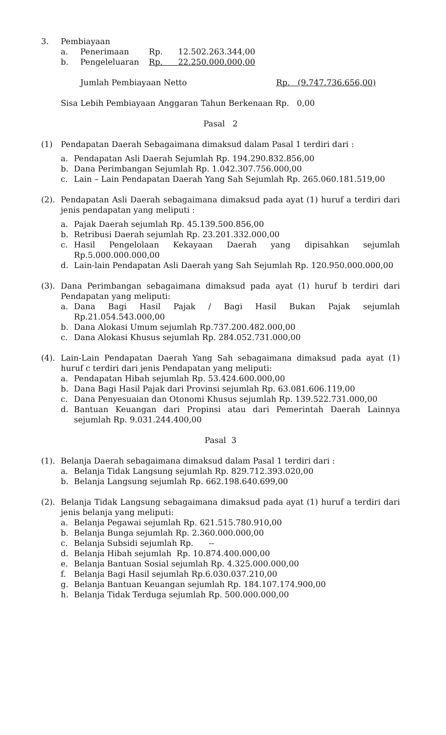3. Pembiayaan
a. Penerimaan Rp. 12.502.263.344,00
b. Pengeleluaran Rp. 22.250.000.000,00
Jumlah Pembiayaan Netto Rp. (9.747.736.656,00)
Sisa Lebih Pembiayaan Anggaran Tahun Berkenaan Rp. 0,00
Pasal 2
(1) Pendapatan Daerah Sebagaimana dimaksud dalam Pasal 1 terdiri dari :
a. Pendapatan Asli Daerah Sejumlah Rp. 194.290.832.856,00
b. Dana Perimbangan Sejumlah Rp. 1.042.307.756.000,00
c. Lain – Lain Pendapatan Daerah Yang Sah Sejumlah Rp. 265.060.181.519,00
(2). Pendapatan Asli Daerah sebagaimana dimaksud pada ayat (1) huruf a terdiri dari jenis pendapatan yang meliputi :
a. Pajak Daerah sejumlah Rp. 45.139.500.856,00
b. Retribusi Daerah sejumlah Rp. 23.201.332.000,00
c. Hasil Pengelolaan Kekayaan Daerah yang dipisahkan sejumlah Rp.5.000.000.000,00
d. Lain-lain Pendapatan Asli Daerah yang Sah Sejumlah Rp. 120.950.000.000,00
(3). Dana Perimbangan sebagaimana dimaksud pada ayat (1) huruf b terdiri dari Pendapatan yang meliputi:
a. Dana Bagi Hasil Pajak / Bagi Hasil Bukan Pajak sejumlah Rp.21.054.543.000,00
b. Dana Alokasi Umum sejumlah Rp.737.200.482.000,00
c. Dana Alokasi Khusus sejumlah Rp. 284.052.731.000,00
(4). Lain-Lain Pendapatan Daerah Yang Sah sebagaimana dimaksud pada ayat (1) huruf c terdiri dari jenis Pendapatan yang meliputi:
a. Pendapatan Hibah sejumlah Rp. 53.424.600.000,00
b. Dana Bagi Hasil Pajak dari Provinsi sejumlah Rp. 63.081.606.119,00
c. Dana Penyesuaian dan Otonomi Khusus sejumlah Rp. 139.522.731.000,00
d. Bantuan Keuangan dari Propinsi atau dari Pemerintah Daerah Lainnya sejumlah Rp. 9.031.244.400,00
Pasal 3
(1). Belanja Daerah sebagaimana dimaksud dalam Pasal 1 terdiri dari :
a. Belanja Tidak Langsung sejumlah Rp. 829.712.393.020,00
b. Belanja Langsung sejumlah Rp. 662.198.640.699,00
(2). Belanja Tidak Langsung sebagaimana dimaksud pada ayat (1) huruf a terdiri dari jenis belanja yang meliputi:
a. Belanja Pegawai sejumlah Rp. 621.515.780.910,00
b. Belanja Bunga sejumlah Rp. 2.360.000.000,00
c. Belanja Subsidi sejumlah Rp. --
d. Belanja Hibah sejumlah Rp. 10.874.400.000,00
e. Belanja Bantuan Sosial sejumlah Rp. 4.325.000.000,00
f. Belanja Bagi Hasil sejumlah Rp.6.030.037.210,00
g. Belanja Bantuan Keuangan sejumlah Rp. 184.107.174.900,00
h. Belanja Tidak Terduga sejumlah Rp. 500.000.000,00